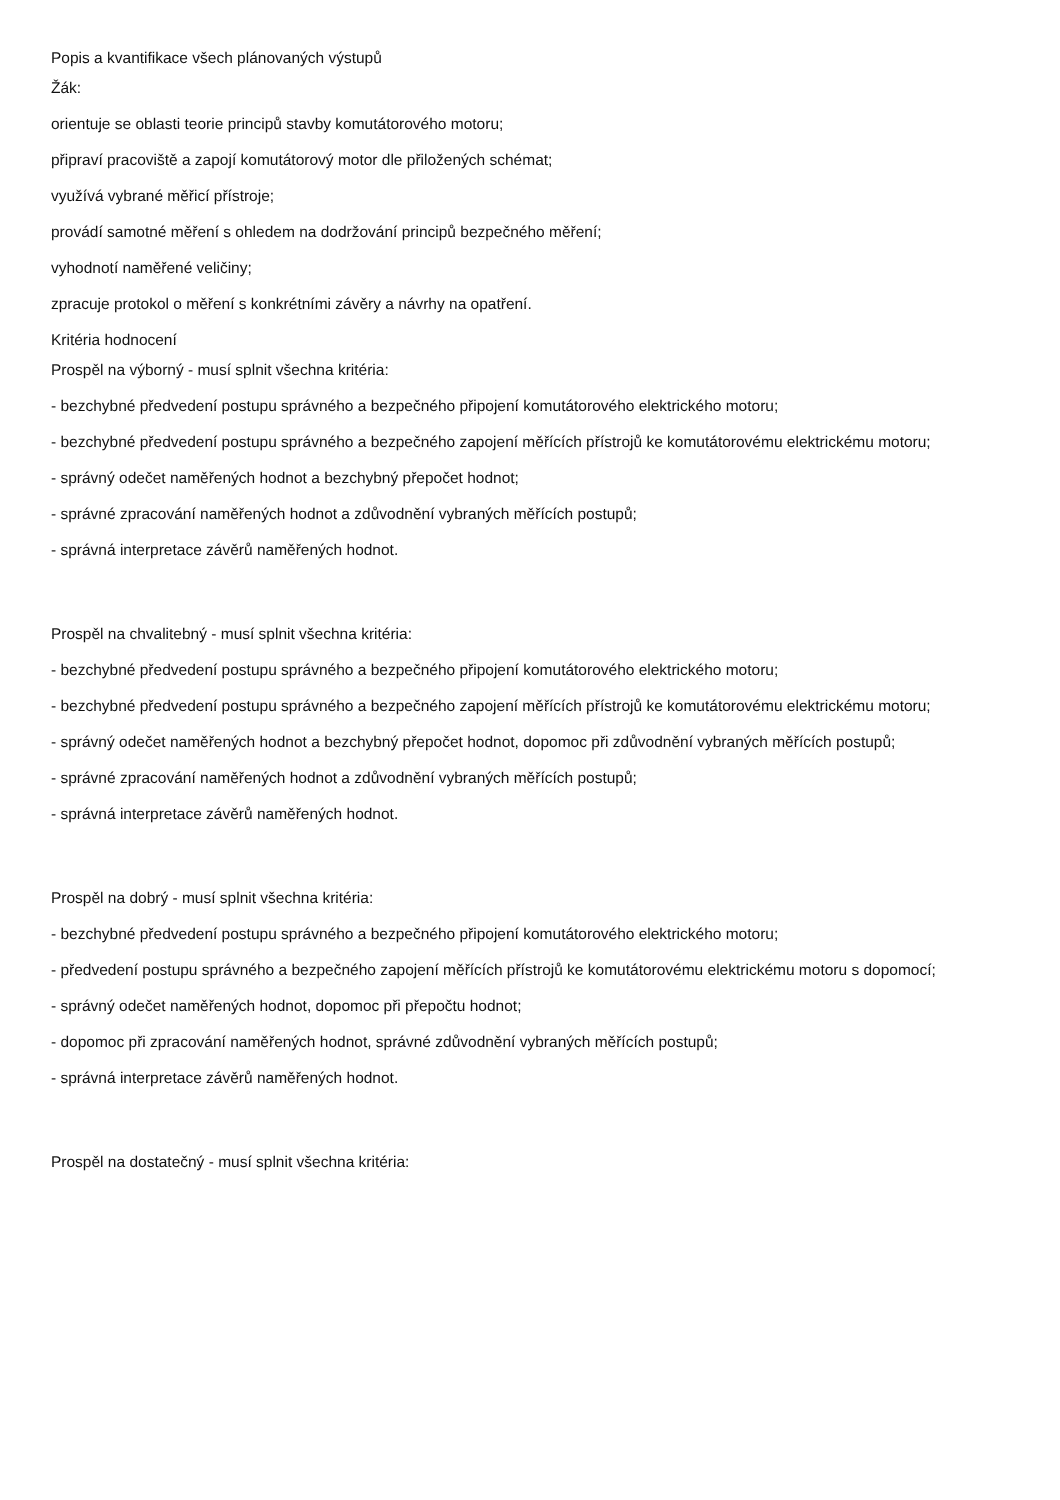Popis a kvantifikace všech plánovaných výstupů
Žák:
orientuje se oblasti teorie principů stavby komutátorového motoru;
připraví pracoviště a zapojí komutátorový motor dle přiložených schémat;
využívá vybrané měřicí přístroje;
provádí samotné měření s ohledem na dodržování principů bezpečného měření;
vyhodnotí naměřené veličiny;
zpracuje protokol o měření s konkrétními závěry a návrhy na opatření.
Kritéria hodnocení
Prospěl na výborný - musí splnit všechna kritéria:
- bezchybné předvedení postupu správného a bezpečného připojení komutátorového elektrického motoru;
- bezchybné předvedení postupu správného a bezpečného zapojení měřících přístrojů ke komutátorovému elektrickému motoru;
- správný odečet naměřených hodnot a bezchybný přepočet hodnot;
- správné zpracování naměřených hodnot a zdůvodnění vybraných měřících postupů;
- správná interpretace závěrů naměřených hodnot.
Prospěl na chvalitebný - musí splnit všechna kritéria:
- bezchybné předvedení postupu správného a bezpečného připojení komutátorového elektrického motoru;
- bezchybné předvedení postupu správného a bezpečného zapojení měřících přístrojů ke komutátorovému elektrickému motoru;
- správný odečet naměřených hodnot a bezchybný přepočet hodnot, dopomoc při zdůvodnění vybraných měřících postupů;
- správné zpracování naměřených hodnot a zdůvodnění vybraných měřících postupů;
- správná interpretace závěrů naměřených hodnot.
Prospěl na dobrý - musí splnit všechna kritéria:
- bezchybné předvedení postupu správného a bezpečného připojení komutátorového elektrického motoru;
- předvedení postupu správného a bezpečného zapojení měřících přístrojů ke komutátorovému elektrickému motoru s dopomocí;
- správný odečet naměřených hodnot, dopomoc při přepočtu hodnot;
- dopomoc při zpracování naměřených hodnot, správné zdůvodnění vybraných měřících postupů;
- správná interpretace závěrů naměřených hodnot.
Prospěl na dostatečný - musí splnit všechna kritéria: